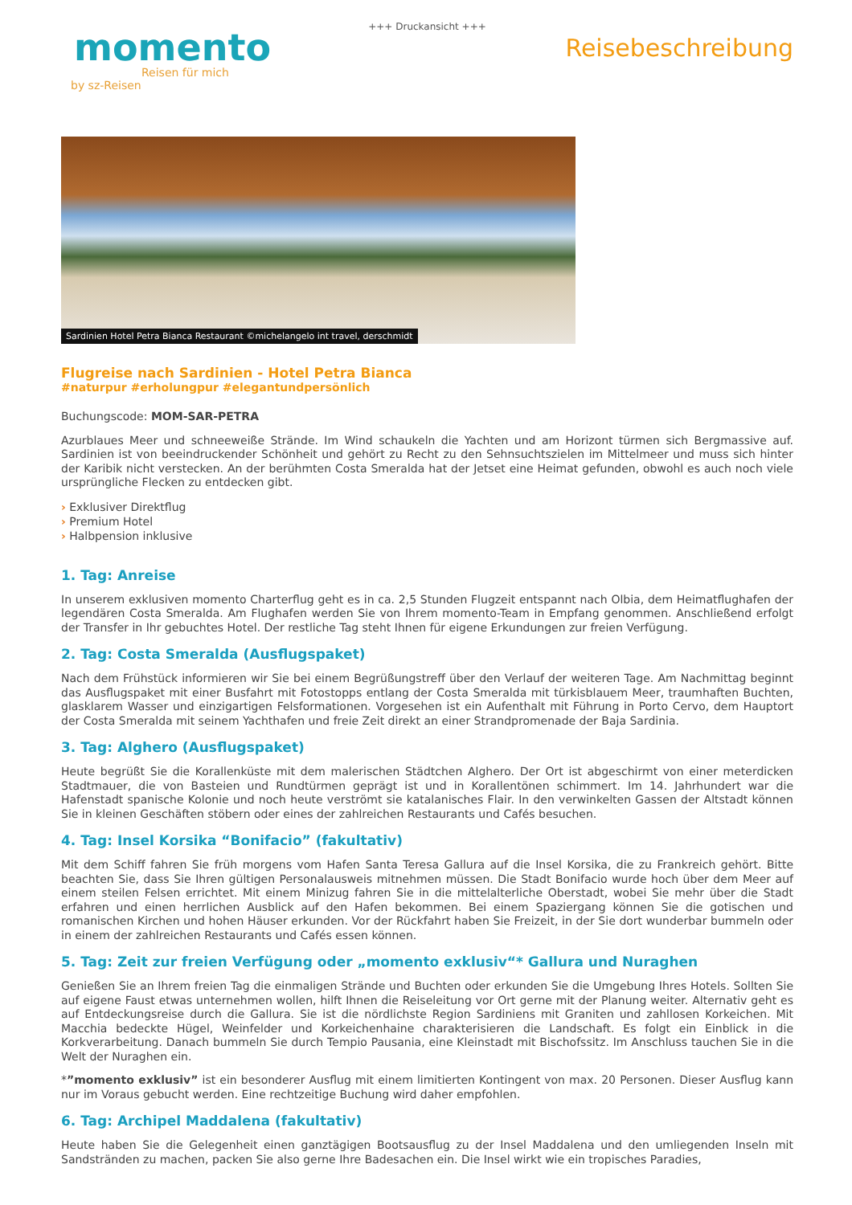+++ Druckansicht +++
momento
Reisen für mich
by sz-Reisen
Reisebeschreibung
Sardinien Hotel Petra Bianca Restaurant ©michelangelo int travel, derschmidt
Flugreise nach Sardinien - Hotel Petra Bianca
#naturpur #erholungpur #elegantundpersönlich
Buchungscode: MOM-SAR-PETRA
Azurblaues Meer und schneeweiße Strände. Im Wind schaukeln die Yachten und am Horizont türmen sich Bergmassive auf. Sardinien ist von beeindruckender Schönheit und gehört zu Recht zu den Sehnsuchtszielen im Mittelmeer und muss sich hinter der Karibik nicht verstecken. An der berühmten Costa Smeralda hat der Jetset eine Heimat gefunden, obwohl es auch noch viele ursprüngliche Flecken zu entdecken gibt.
› Exklusiver Direktflug
› Premium Hotel
› Halbpension inklusive
1. Tag: Anreise
In unserem exklusiven momento Charterflug geht es in ca. 2,5 Stunden Flugzeit entspannt nach Olbia, dem Heimatflughafen der legendären Costa Smeralda. Am Flughafen werden Sie von Ihrem momento-Team in Empfang genommen. Anschließend erfolgt der Transfer in Ihr gebuchtes Hotel. Der restliche Tag steht Ihnen für eigene Erkundungen zur freien Verfügung.
2. Tag: Costa Smeralda (Ausflugspaket)
Nach dem Frühstück informieren wir Sie bei einem Begrüßungstreff über den Verlauf der weiteren Tage. Am Nachmittag beginnt das Ausflugspaket mit einer Busfahrt mit Fotostopps entlang der Costa Smeralda mit türkisblauem Meer, traumhaften Buchten, glasklarem Wasser und einzigartigen Felsformationen. Vorgesehen ist ein Aufenthalt mit Führung in Porto Cervo, dem Hauptort der Costa Smeralda mit seinem Yachthafen und freie Zeit direkt an einer Strandpromenade der Baja Sardinia.
3. Tag: Alghero (Ausflugspaket)
Heute begrüßt Sie die Korallenküste mit dem malerischen Städtchen Alghero. Der Ort ist abgeschirmt von einer meterdicken Stadtmauer, die von Basteien und Rundtürmen geprägt ist und in Korallentönen schimmert. Im 14. Jahrhundert war die Hafenstadt spanische Kolonie und noch heute verströmt sie katalanisches Flair. In den verwinkelten Gassen der Altstadt können Sie in kleinen Geschäften stöbern oder eines der zahlreichen Restaurants und Cafés besuchen.
4. Tag: Insel Korsika “Bonifacio” (fakultativ)
Mit dem Schiff fahren Sie früh morgens vom Hafen Santa Teresa Gallura auf die Insel Korsika, die zu Frankreich gehört. Bitte beachten Sie, dass Sie Ihren gültigen Personalausweis mitnehmen müssen. Die Stadt Bonifacio wurde hoch über dem Meer auf einem steilen Felsen errichtet. Mit einem Minizug fahren Sie in die mittelalterliche Oberstadt, wobei Sie mehr über die Stadt erfahren und einen herrlichen Ausblick auf den Hafen bekommen. Bei einem Spaziergang können Sie die gotischen und romanischen Kirchen und hohen Häuser erkunden. Vor der Rückfahrt haben Sie Freizeit, in der Sie dort wunderbar bummeln oder in einem der zahlreichen Restaurants und Cafés essen können.
5. Tag: Zeit zur freien Verfügung oder „momento exklusiv“* Gallura und Nuraghen
Genießen Sie an Ihrem freien Tag die einmaligen Strände und Buchten oder erkunden Sie die Umgebung Ihres Hotels. Sollten Sie auf eigene Faust etwas unternehmen wollen, hilft Ihnen die Reiseleitung vor Ort gerne mit der Planung weiter. Alternativ geht es auf Entdeckungsreise durch die Gallura. Sie ist die nördlichste Region Sardiniens mit Graniten und zahllosen Korkeichen. Mit Macchia bedeckte Hügel, Weinfelder und Korkeichenhaine charakterisieren die Landschaft. Es folgt ein Einblick in die Korkverarbeitung. Danach bummeln Sie durch Tempio Pausania, eine Kleinstadt mit Bischofssitz. Im Anschluss tauchen Sie in die Welt der Nuraghen ein.
*”momento exklusiv” ist ein besonderer Ausflug mit einem limitierten Kontingent von max. 20 Personen. Dieser Ausflug kann nur im Voraus gebucht werden. Eine rechtzeitige Buchung wird daher empfohlen.
6. Tag: Archipel Maddalena (fakultativ)
Heute haben Sie die Gelegenheit einen ganztägigen Bootsausflug zu der Insel Maddalena und den umliegenden Inseln mit Sandstränden zu machen, packen Sie also gerne Ihre Badesachen ein. Die Insel wirkt wie ein tropisches Paradies,